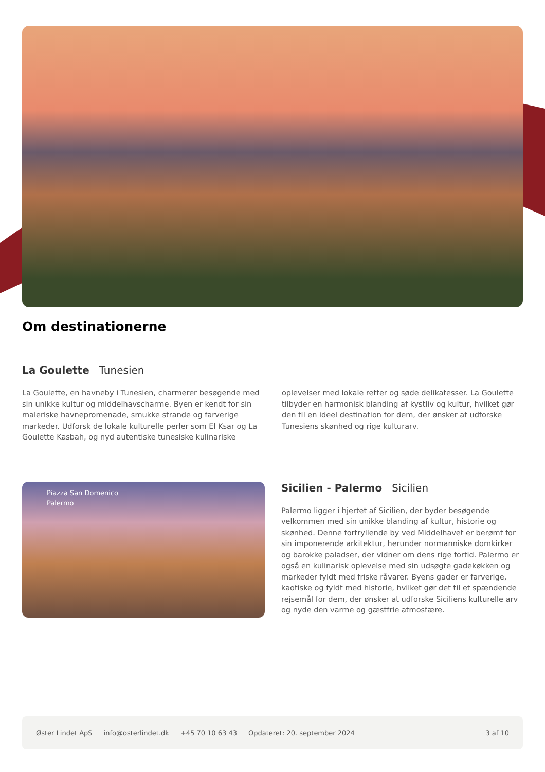Om destinationerne
La Goulette Tunesien
La Goulette, en havneby i Tunesien, charmerer besøgende med sin unikke kultur og middelhavscharme. Byen er kendt for sin maleriske havnepromenade, smukke strande og farverige markeder. Udforsk de lokale kulturelle perler som El Ksar og La Goulette Kasbah, og nyd autentiske tunesiske kulinariske oplevelser med lokale retter og søde delikatesser. La Goulette tilbyder en harmonisk blanding af kystliv og kultur, hvilket gør den til en ideel destination for dem, der ønsker at udforske Tunesiens skønhed og rige kulturarv.
Piazza San Domenico
Palermo
Sicilien - Palermo Sicilien
Palermo ligger i hjertet af Sicilien, der byder besøgende velkommen med sin unikke blanding af kultur, historie og skønhed. Denne fortryllende by ved Middelhavet er berømt for sin imponerende arkitektur, herunder normanniske domkirker og barokke paladser, der vidner om dens rige fortid. Palermo er også en kulinarisk oplevelse med sin udsøgte gadekøkken og markeder fyldt med friske råvarer. Byens gader er farverige, kaotiske og fyldt med historie, hvilket gør det til et spændende rejsemål for dem, der ønsker at udforske Siciliens kulturelle arv og nyde den varme og gæstfrie atmosfære.
Øster Lindet ApS info@osterlindet.dk +45 70 10 63 43 Opdateret: 20. september 2024 3 af 10